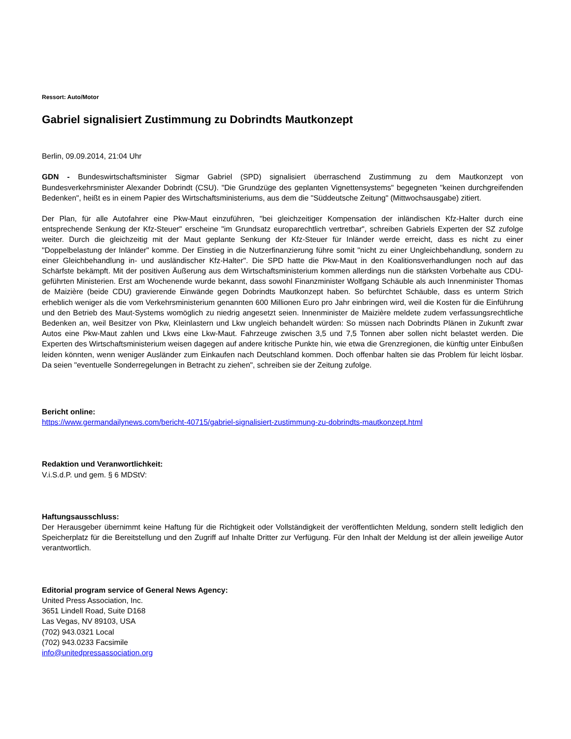Ressort: Auto/Motor
Gabriel signalisiert Zustimmung zu Dobrindts Mautkonzept
Berlin, 09.09.2014, 21:04 Uhr
GDN - Bundeswirtschaftsminister Sigmar Gabriel (SPD) signalisiert überraschend Zustimmung zu dem Mautkonzept von Bundesverkehrsminister Alexander Dobrindt (CSU). "Die Grundzüge des geplanten Vignettensystems" begegneten "keinen durchgreifenden Bedenken", heißt es in einem Papier des Wirtschaftsministeriums, aus dem die "Süddeutsche Zeitung" (Mittwochsausgabe) zitiert.
Der Plan, für alle Autofahrer eine Pkw-Maut einzuführen, "bei gleichzeitiger Kompensation der inländischen Kfz-Halter durch eine entsprechende Senkung der Kfz-Steuer" erscheine "im Grundsatz europarechtlich vertretbar", schreiben Gabriels Experten der SZ zufolge weiter. Durch die gleichzeitig mit der Maut geplante Senkung der Kfz-Steuer für Inländer werde erreicht, dass es nicht zu einer "Doppelbelastung der Inländer" komme. Der Einstieg in die Nutzerfinanzierung führe somit "nicht zu einer Ungleichbehandlung, sondern zu einer Gleichbehandlung in- und ausländischer Kfz-Halter". Die SPD hatte die Pkw-Maut in den Koalitionsverhandlungen noch auf das Schärfste bekämpft. Mit der positiven Äußerung aus dem Wirtschaftsministerium kommen allerdings nun die stärksten Vorbehalte aus CDU-geführten Ministerien. Erst am Wochenende wurde bekannt, dass sowohl Finanzminister Wolfgang Schäuble als auch Innenminister Thomas de Maizière (beide CDU) gravierende Einwände gegen Dobrindts Mautkonzept haben. So befürchtet Schäuble, dass es unterm Strich erheblich weniger als die vom Verkehrsministerium genannten 600 Millionen Euro pro Jahr einbringen wird, weil die Kosten für die Einführung und den Betrieb des Maut-Systems womöglich zu niedrig angesetzt seien. Innenminister de Maizière meldete zudem verfassungsrechtliche Bedenken an, weil Besitzer von Pkw, Kleinlastern und Lkw ungleich behandelt würden: So müssen nach Dobrindts Plänen in Zukunft zwar Autos eine Pkw-Maut zahlen und Lkws eine Lkw-Maut. Fahrzeuge zwischen 3,5 und 7,5 Tonnen aber sollen nicht belastet werden. Die Experten des Wirtschaftsministerium weisen dagegen auf andere kritische Punkte hin, wie etwa die Grenzregionen, die künftig unter Einbußen leiden könnten, wenn weniger Ausländer zum Einkaufen nach Deutschland kommen. Doch offenbar halten sie das Problem für leicht lösbar. Da seien "eventuelle Sonderregelungen in Betracht zu ziehen", schreiben sie der Zeitung zufolge.
Bericht online:
https://www.germandailynews.com/bericht-40715/gabriel-signalisiert-zustimmung-zu-dobrindts-mautkonzept.html
Redaktion und Veranwortlichkeit:
V.i.S.d.P. und gem. § 6 MDStV:
Haftungsausschluss:
Der Herausgeber übernimmt keine Haftung für die Richtigkeit oder Vollständigkeit der veröffentlichten Meldung, sondern stellt lediglich den Speicherplatz für die Bereitstellung und den Zugriff auf Inhalte Dritter zur Verfügung. Für den Inhalt der Meldung ist der allein jeweilige Autor verantwortlich.
Editorial program service of General News Agency:
United Press Association, Inc.
3651 Lindell Road, Suite D168
Las Vegas, NV 89103, USA
(702) 943.0321 Local
(702) 943.0233 Facsimile
info@unitedpressassociation.org